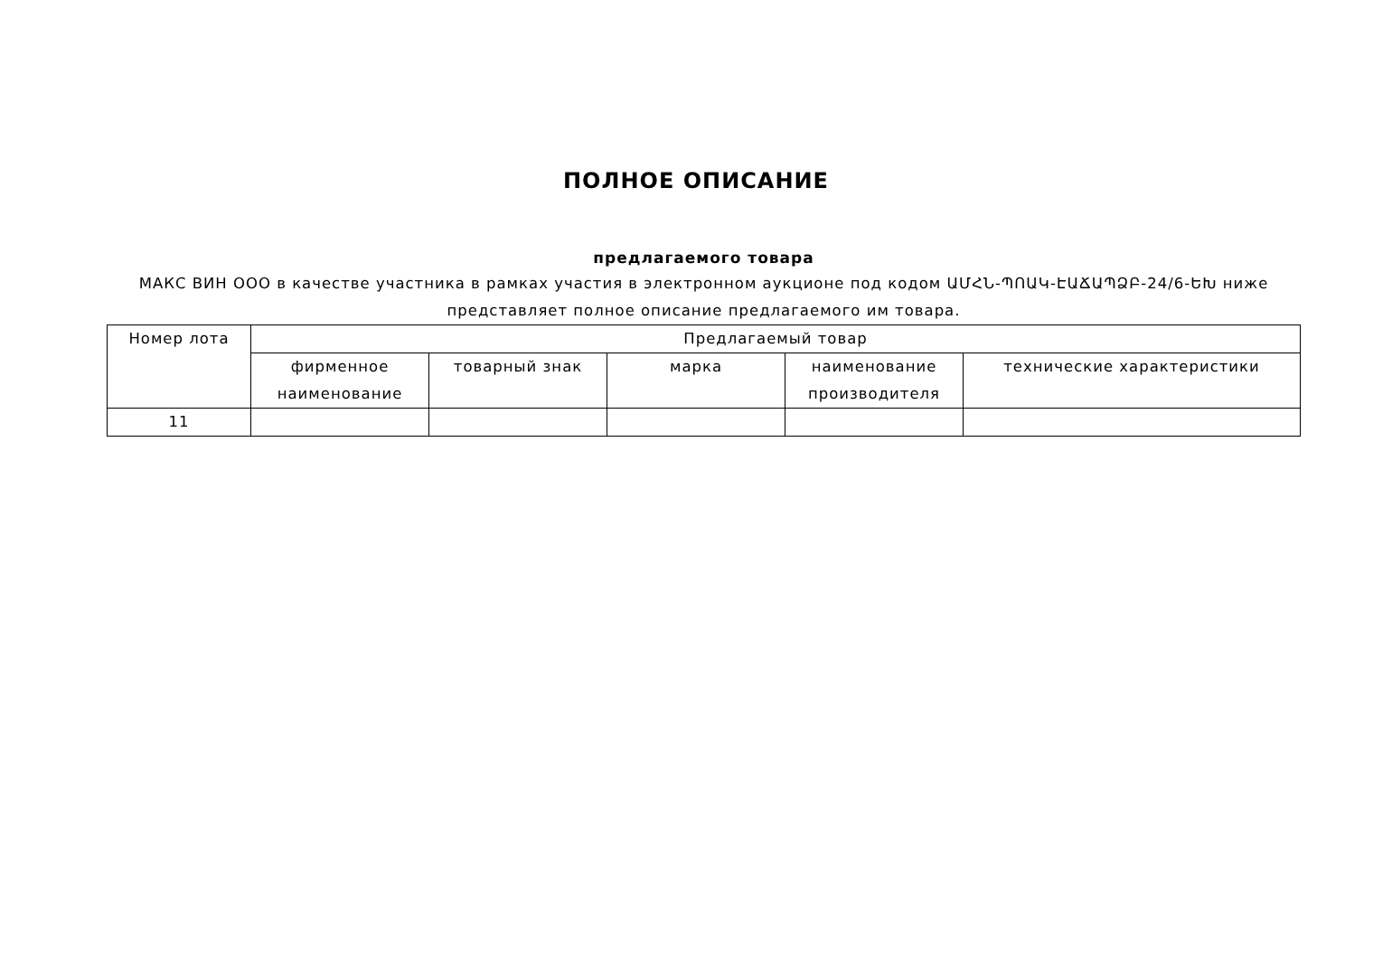ПОЛНОЕ ОПИСАНИЕ
предлагаемого товара
МАКС ВИН ООО в качестве участника в рамках участия в электронном аукционе под кодом ԱՄՀՆ-ՊՈԱԿ-ԷԱՃԱՊՁԲ-24/6-ԵԽ ниже представляет полное описание предлагаемого им товара.
| Номер лота | Предлагаемый товар | | | | |
| --- | --- | --- | --- | --- | --- |
| | фирменное наименование | товарный знак | марка | наименование производителя | технические характеристики |
| 11 | | | | | |